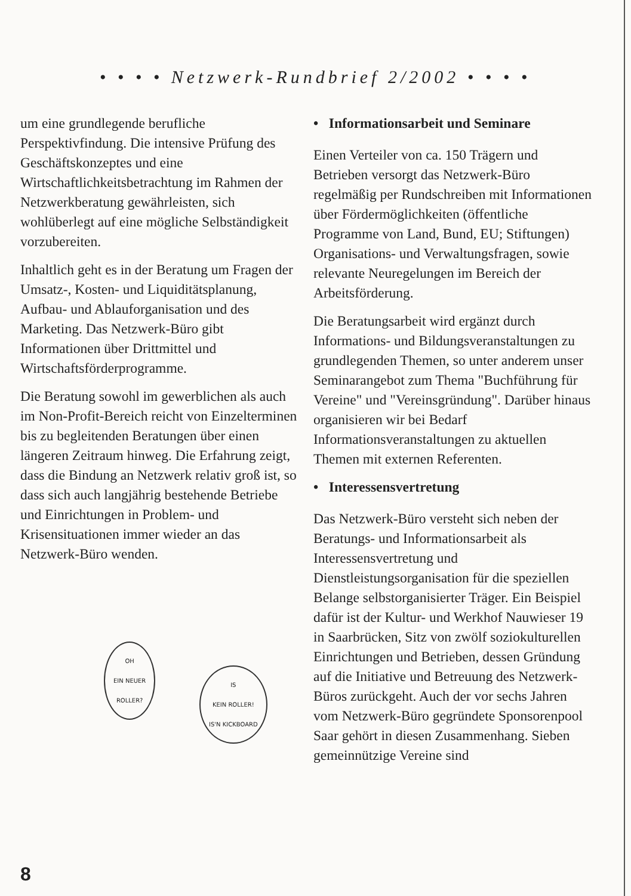• • • • Netzwerk-Rundbrief 2/2002 • • • •
um eine grundlegende berufliche Perspektivfindung. Die intensive Prüfung des Geschäftskonzeptes und eine Wirtschaftlichkeitsbetrachtung im Rahmen der Netzwerkberatung gewährleisten, sich wohlüberlegt auf eine mögliche Selbständigkeit vorzubereiten.
Inhaltlich geht es in der Beratung um Fragen der Umsatz-, Kosten- und Liquiditätsplanung, Aufbau- und Ablauforganisation und des Marketing. Das Netzwerk-Büro gibt Informationen über Drittmittel und Wirtschaftsförderprogramme.
Die Beratung sowohl im gewerblichen als auch im Non-Profit-Bereich reicht von Einzelterminen bis zu begleitenden Beratungen über einen längeren Zeitraum hinweg. Die Erfahrung zeigt, dass die Bindung an Netzwerk relativ groß ist, so dass sich auch langjährig bestehende Betriebe und Einrichtungen in Problem- und Krisensituationen immer wieder an das Netzwerk-Büro wenden.
OH
EIN NEUER
ROLLER?
IS
KEIN ROLLER!
IS'N KICKBOARD
• Informationsarbeit und Seminare
Einen Verteiler von ca. 150 Trägern und Betrieben versorgt das Netzwerk-Büro regelmäßig per Rundschreiben mit Informationen über Fördermöglichkeiten (öffentliche Programme von Land, Bund, EU; Stiftungen) Organisations- und Verwaltungsfragen, sowie relevante Neuregelungen im Bereich der Arbeitsförderung.
Die Beratungsarbeit wird ergänzt durch Informations- und Bildungsveranstaltungen zu grundlegenden Themen, so unter anderem unser Seminarangebot zum Thema "Buchführung für Vereine" und "Vereinsgründung". Darüber hinaus organisieren wir bei Bedarf Informationsveranstaltungen zu aktuellen Themen mit externen Referenten.
• Interessensvertretung
Das Netzwerk-Büro versteht sich neben der Beratungs- und Informationsarbeit als Interessensvertretung und Dienstleistungsorganisation für die speziellen Belange selbstorganisierter Träger. Ein Beispiel dafür ist der Kultur- und Werkhof Nauwieser 19 in Saarbrücken, Sitz von zwölf soziokulturellen Einrichtungen und Betrieben, dessen Gründung auf die Initiative und Betreuung des Netzwerk-Büros zurückgeht. Auch der vor sechs Jahren vom Netzwerk-Büro gegründete Sponsorenpool Saar gehört in diesen Zusammenhang. Sieben gemeinnützige Vereine sind
8